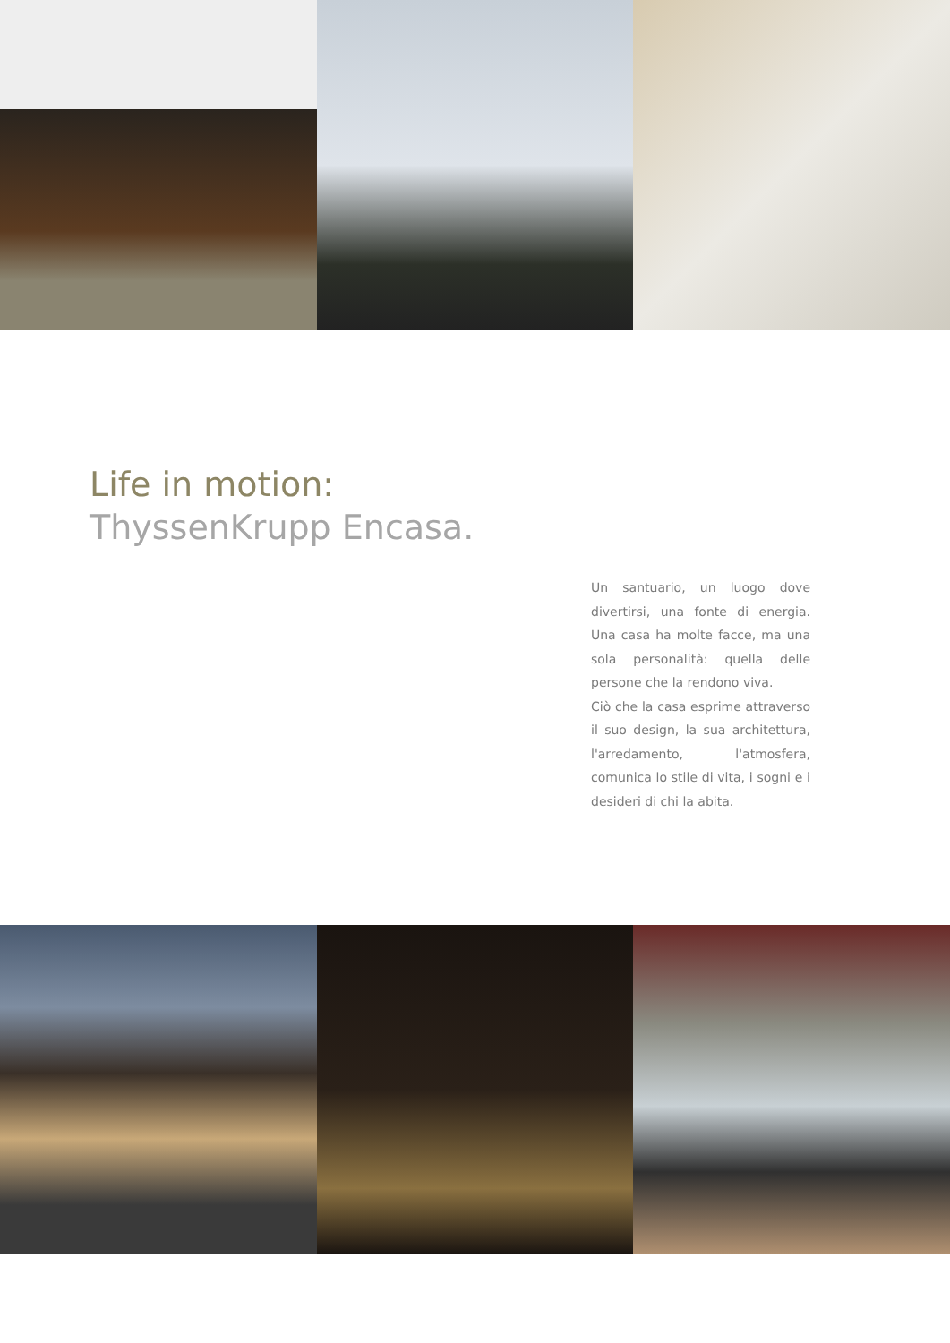Life in motion:
ThyssenKrupp Encasa.
Un santuario, un luogo dove divertirsi, una fonte di energia. Una casa ha molte facce, ma una sola personalità: quella delle persone che la rendono viva.
Ciò che la casa esprime attraverso il suo design, la sua architettura, l'arredamento, l'atmosfera, comunica lo stile di vita, i sogni e i desideri di chi la abita.